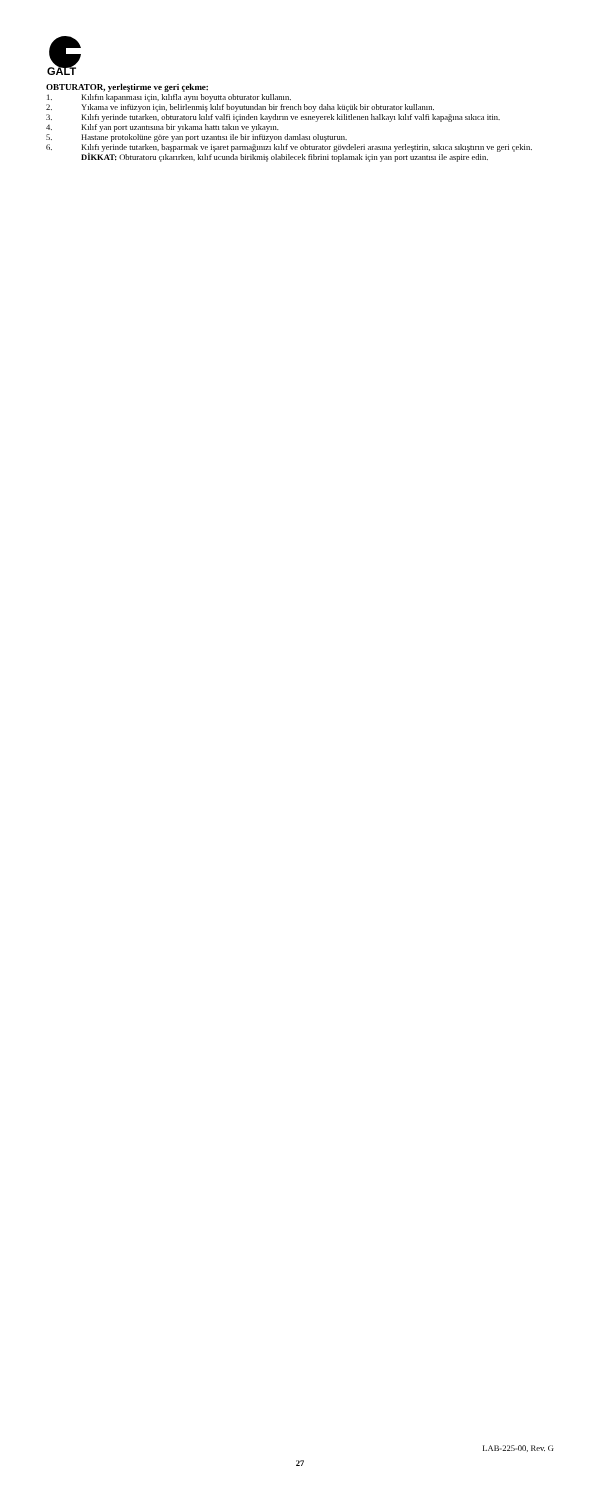GALT
OBTURATOR, yerleştirme ve geri çekme:
1. Kılıfın kapanması için, kılıfla aynı boyutta obturator kullanın.
2. Yıkama ve infüzyon için, belirlenmiş kılıf boyutundan bir french boy daha küçük bir obturator kullanın.
3. Kılıfı yerinde tutarken, obturatoru kılıf valfi içinden kaydırın ve esneyerek kilitlenen halkayı kılıf valfi kapağına sıkıca itin.
4. Kılıf yan port uzantısına bir yıkama hattı takın ve yıkayın.
5. Hastane protokolüne göre yan port uzantısı ile bir infüzyon damlası oluşturun.
6. Kılıfı yerinde tutarken, başparmak ve işaret parmağınızı kılıf ve obturator gövdeleri arasına yerleştirin, sıkıca sıkıştırın ve geri çekin.
DİKKAT: Obturatoru çıkarırken, kılıf ucunda birikmiş olabilecek fibrini toplamak için yan port uzantısı ile aspire edin.
LAB-225-00, Rev. G
27